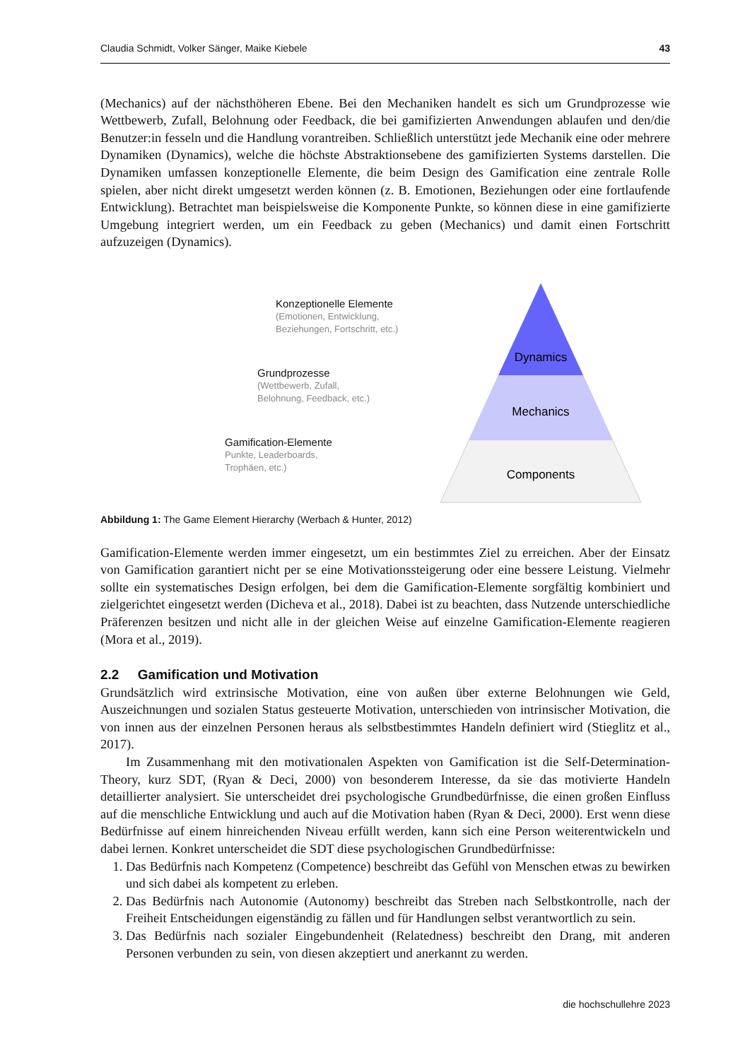Claudia Schmidt, Volker Sänger, Maike Kiebele 43
(Mechanics) auf der nächsthöheren Ebene. Bei den Mechaniken handelt es sich um Grundprozesse wie Wettbewerb, Zufall, Belohnung oder Feedback, die bei gamifizierten Anwendungen ablaufen und den/die Benutzer:in fesseln und die Handlung vorantreiben. Schließlich unterstützt jede Mechanik eine oder mehrere Dynamiken (Dynamics), welche die höchste Abstraktionsebene des gamifizierten Systems darstellen. Die Dynamiken umfassen konzeptionelle Elemente, die beim Design des Gamification eine zentrale Rolle spielen, aber nicht direkt umgesetzt werden können (z. B. Emotionen, Beziehungen oder eine fortlaufende Entwicklung). Betrachtet man beispielsweise die Komponente Punkte, so können diese in eine gamifizierte Umgebung integriert werden, um ein Feedback zu geben (Mechanics) und damit einen Fortschritt aufzuzeigen (Dynamics).
Dynamics
Mechanics
Components
Konzeptionelle Elemente
(Emotionen, Entwicklung,
Beziehungen, Fortschritt, etc.)
Grundprozesse
(Wettbewerb, Zufall,
Belohnung, Feedback, etc.)
Gamification-Elemente
Punkte, Leaderboards,
Trophäen, etc.)
Abbildung 1: The Game Element Hierarchy (Werbach & Hunter, 2012)
Gamification-Elemente werden immer eingesetzt, um ein bestimmtes Ziel zu erreichen. Aber der Einsatz von Gamification garantiert nicht per se eine Motivationssteigerung oder eine bessere Leistung. Vielmehr sollte ein systematisches Design erfolgen, bei dem die Gamification-Elemente sorgfältig kombiniert und zielgerichtet eingesetzt werden (Dicheva et al., 2018). Dabei ist zu beachten, dass Nutzende unterschiedliche Präferenzen besitzen und nicht alle in der gleichen Weise auf einzelne Gamification-Elemente reagieren (Mora et al., 2019).
2.2 Gamification und Motivation
Grundsätzlich wird extrinsische Motivation, eine von außen über externe Belohnungen wie Geld, Auszeichnungen und sozialen Status gesteuerte Motivation, unterschieden von intrinsischer Motivation, die von innen aus der einzelnen Personen heraus als selbstbestimmtes Handeln definiert wird (Stieglitz et al., 2017).
Im Zusammenhang mit den motivationalen Aspekten von Gamification ist die Self-Determination-Theory, kurz SDT, (Ryan & Deci, 2000) von besonderem Interesse, da sie das motivierte Handeln detaillierter analysiert. Sie unterscheidet drei psychologische Grundbedürfnisse, die einen großen Einfluss auf die menschliche Entwicklung und auch auf die Motivation haben (Ryan & Deci, 2000). Erst wenn diese Bedürfnisse auf einem hinreichenden Niveau erfüllt werden, kann sich eine Person weiterentwickeln und dabei lernen. Konkret unterscheidet die SDT diese psychologischen Grundbedürfnisse:
1. Das Bedürfnis nach Kompetenz (Competence) beschreibt das Gefühl von Menschen etwas zu bewirken und sich dabei als kompetent zu erleben.
2. Das Bedürfnis nach Autonomie (Autonomy) beschreibt das Streben nach Selbstkontrolle, nach der Freiheit Entscheidungen eigenständig zu fällen und für Handlungen selbst verantwortlich zu sein.
3. Das Bedürfnis nach sozialer Eingebundenheit (Relatedness) beschreibt den Drang, mit anderen Personen verbunden zu sein, von diesen akzeptiert und anerkannt zu werden.
die hochschullehre 2023